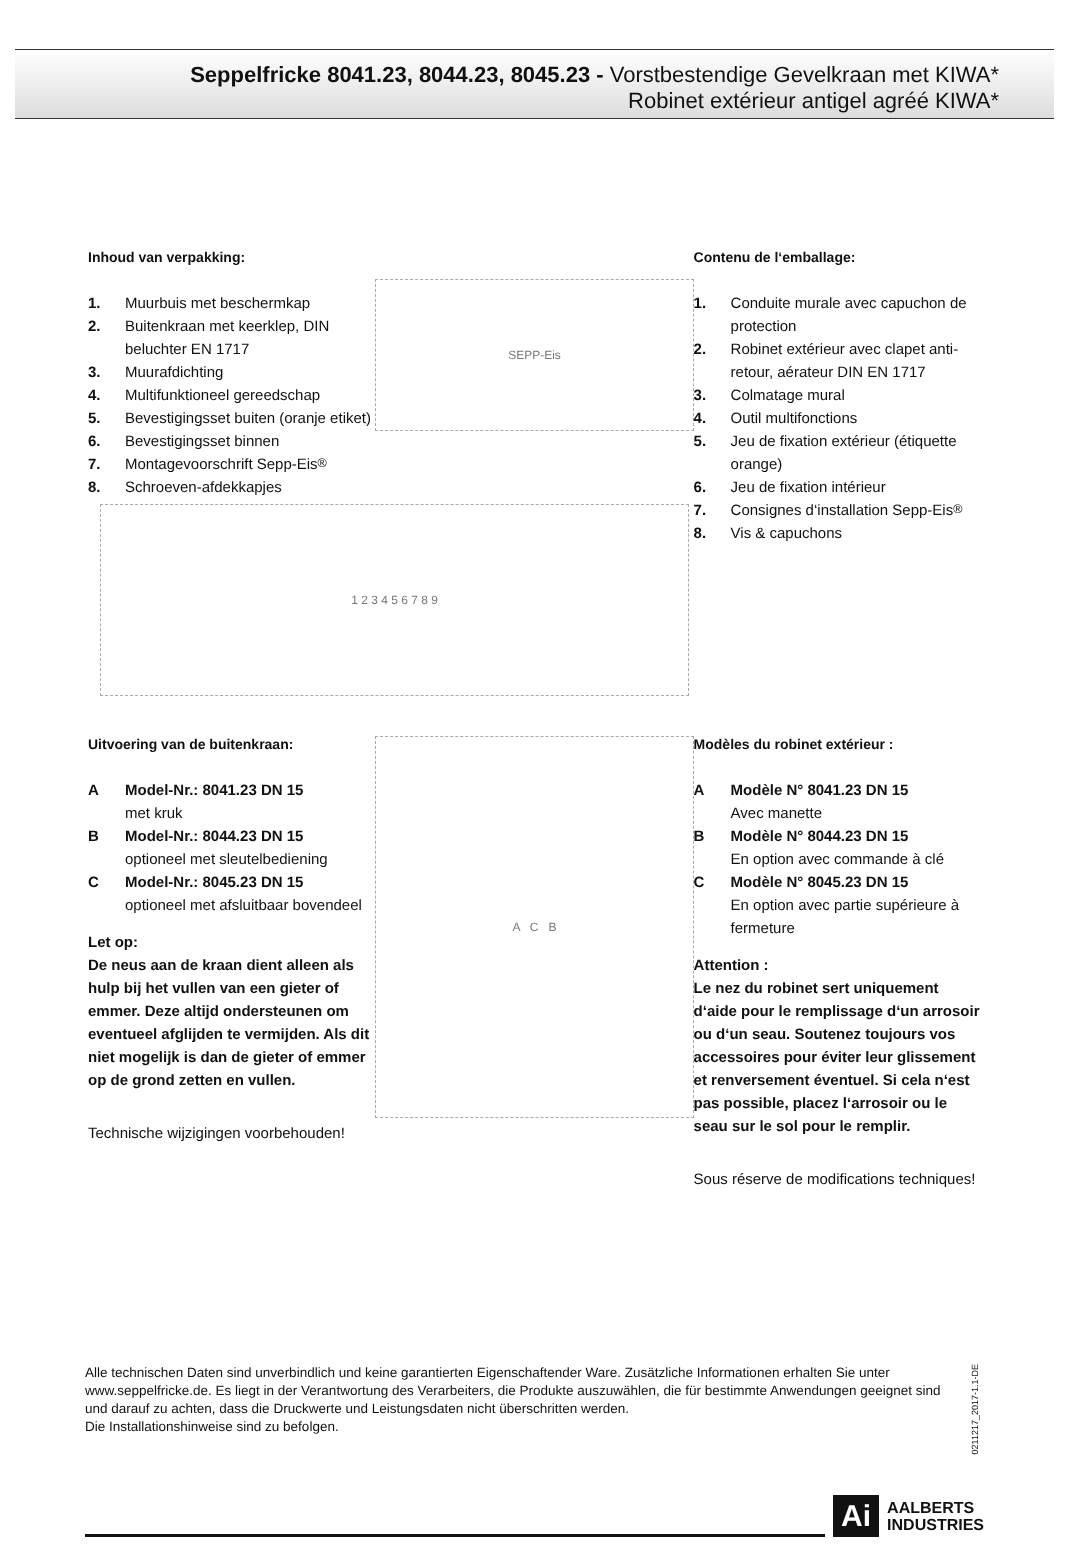Seppelfricke 8041.23, 8044.23, 8045.23 - Vorstbestendige Gevelkraan met KIWA*
Robinet extérieur antigel agréé KIWA*
Inhoud van verpakking:
1. Muurbuis met beschermkap
2. Buitenkraan met keerklep, DIN beluchter EN 1717
3. Muurafdichting
4. Multifunktioneel gereedschap
5. Bevestigingsset buiten (oranje etiket)
6. Bevestigingsset binnen
7. Montagevoorschrift Sepp-Eis<sup>®</sup>
8. Schroeven-afdekkapjes
SEPP-Eis
Contenu de l‘emballage:
1. Conduite murale avec capuchon de protection
2. Robinet extérieur avec clapet anti-retour, aérateur DIN EN 1717
3. Colmatage mural
4. Outil multifonctions
5. Jeu de fixation extérieur (étiquette orange)
6. Jeu de fixation intérieur
7. Consignes d‘installation Sepp-Eis<sup>®</sup>
8. Vis & capuchons
1 2 3 4 5 6 7 8 9
Uitvoering van de buitenkraan:
A Model-Nr.: 8041.23 DN 15
met kruk
B Model-Nr.: 8044.23 DN 15
optioneel met sleutelbediening
C Model-Nr.: 8045.23 DN 15
optioneel met afsluitbaar bovendeel
Let op:
De neus aan de kraan dient alleen als hulp bij het vullen van een gieter of emmer. Deze altijd ondersteunen om eventueel afglijden te vermijden. Als dit niet mogelijk is dan de gieter of emmer op de grond zetten en vullen.
Technische wijzigingen voorbehouden!
A C B
Modèles du robinet extérieur :
A Modèle N° 8041.23 DN 15
Avec manette
B Modèle N° 8044.23 DN 15
En option avec commande à clé
C Modèle N° 8045.23 DN 15
En option avec partie supérieure à fermeture
Attention :
Le nez du robinet sert uniquement d‘aide pour le remplissage d‘un arrosoir ou d‘un seau. Soutenez toujours vos accessoires pour éviter leur glissement et renversement éventuel. Si cela n‘est pas possible, placez l‘arrosoir ou le seau sur le sol pour le remplir.
Sous réserve de modifications techniques!
Alle technischen Daten sind unverbindlich und keine garantierten Eigenschaftender Ware. Zusätzliche Informationen erhalten Sie unter www.seppelfricke.de. Es liegt in der Verantwortung des Verarbeiters, die Produkte auszuwählen, die für bestimmte Anwendungen geeignet sind und darauf zu achten, dass die Druckwerte und Leistungsdaten nicht überschritten werden.
Die Installationshinweise sind zu befolgen.
0211217_2017-1.1-DE
Ai AALBERTS
INDUSTRIES